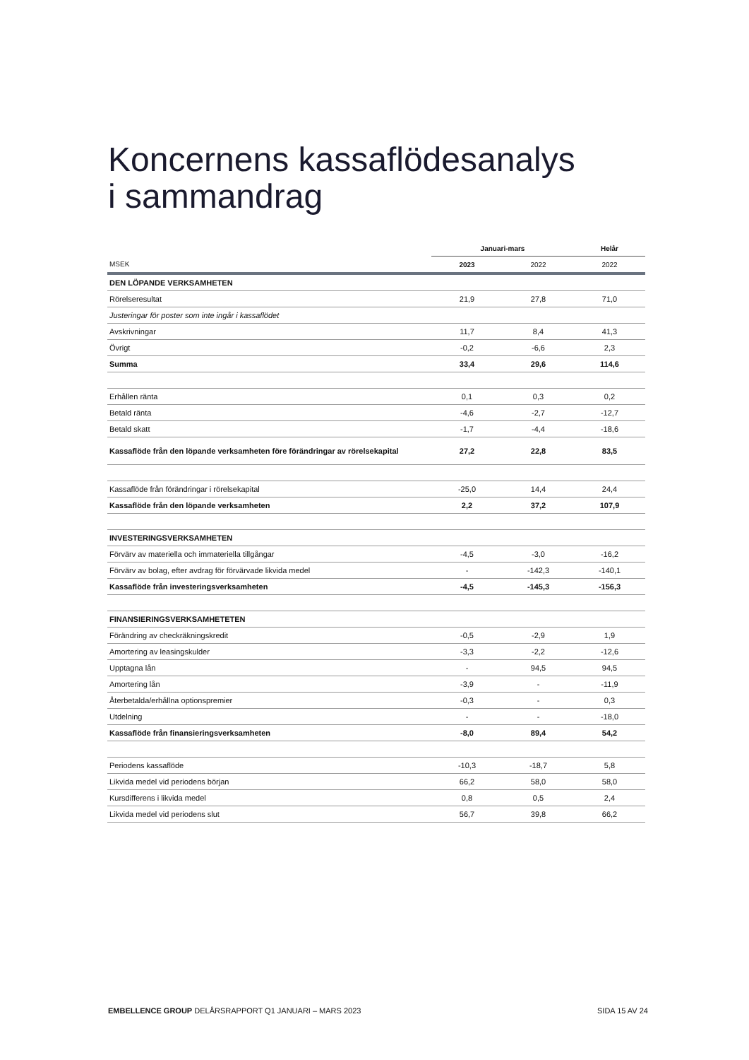Koncernens kassaflödesanalys
i sammandrag
| | Januari-mars | | Helår |
| MSEK | 2023 | 2022 | 2022 |
| DEN LÖPANDE VERKSAMHETEN | | | |
| Rörelseresultat | 21,9 | 27,8 | 71,0 |
| Justeringar för poster som inte ingår i kassaflödet | | | |
| Avskrivningar | 11,7 | 8,4 | 41,3 |
| Övrigt | -0,2 | -6,6 | 2,3 |
| Summa | 33,4 | 29,6 | 114,6 |
| Erhållen ränta | 0,1 | 0,3 | 0,2 |
| Betald ränta | -4,6 | -2,7 | -12,7 |
| Betald skatt | -1,7 | -4,4 | -18,6 |
| Kassaflöde från den löpande verksamheten före förändringar av rörelsekapital | 27,2 | 22,8 | 83,5 |
| Kassaflöde från förändringar i rörelsekapital | -25,0 | 14,4 | 24,4 |
| Kassaflöde från den löpande verksamheten | 2,2 | 37,2 | 107,9 |
| INVESTERINGSVERKSAMHETEN | | | |
| Förvärv av materiella och immateriella tillgångar | -4,5 | -3,0 | -16,2 |
| Förvärv av bolag, efter avdrag för förvärvade likvida medel | - | -142,3 | -140,1 |
| Kassaflöde från investeringsverksamheten | -4,5 | -145,3 | -156,3 |
| FINANSIERINGSVERKSAMHETETEN | | | |
| Förändring av checkräkningskredit | -0,5 | -2,9 | 1,9 |
| Amortering av leasingskulder | -3,3 | -2,2 | -12,6 |
| Upptagna lån | - | 94,5 | 94,5 |
| Amortering lån | -3,9 | - | -11,9 |
| Återbetalda/erhållna optionspremier | -0,3 | - | 0,3 |
| Utdelning | - | - | -18,0 |
| Kassaflöde från finansieringsverksamheten | -8,0 | 89,4 | 54,2 |
| Periodens kassaflöde | -10,3 | -18,7 | 5,8 |
| Likvida medel vid periodens början | 66,2 | 58,0 | 58,0 |
| Kursdifferens i likvida medel | 0,8 | 0,5 | 2,4 |
| Likvida medel vid periodens slut | 56,7 | 39,8 | 66,2 |
EMBELLENCE GROUP DELÅRSRAPPORT Q1 JANUARI – MARS 2023 SIDA 15 AV 24